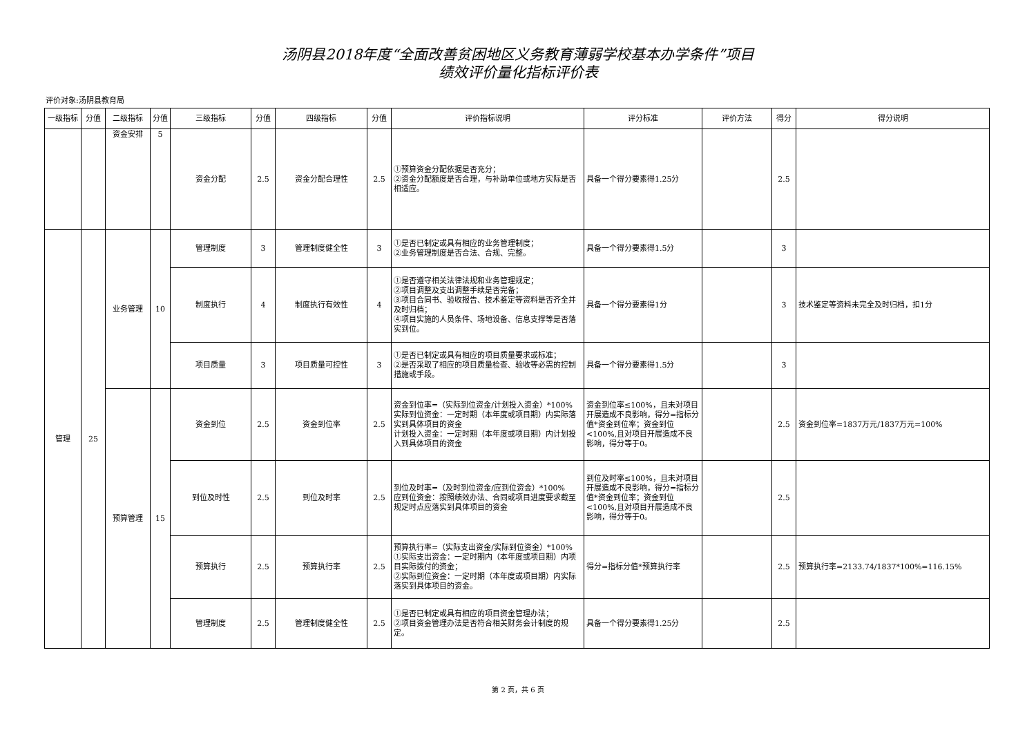汤阴县2018年度“全面改善贫困地区义务教育薄弱学校基本办学条件”项目
绩效评价量化指标评价表
评价对象:汤阴县教育局
| 一级指标 | 分值 | 二级指标 | 分值 | 三级指标 | 分值 | 四级指标 | 分值 | 评价指标说明 | 评分标准 | 评价方法 | 得分 | 得分说明 |
| --- | --- | --- | --- | --- | --- | --- | --- | --- | --- | --- | --- | --- |
| | | 资金安排 | 5 | 资金分配 | 2.5 | 资金分配合理性 | 2.5 | ①预算资金分配依据是否充分； ②资金分配额度是否合理，与补助单位或地方实际是否相适应。 | 具备一个得分要素得1.25分 | | 2.5 | |
| 管理 | 25 | 业务管理 | 10 | 管理制度 | 3 | 管理制度健全性 | 3 | ①是否已制定或具有相应的业务管理制度； ②业务管理制度是否合法、合规、完整。 | 具备一个得分要素得1.5分 | | 3 | |
| | | | | 制度执行 | 4 | 制度执行有效性 | 4 | ①是否遵守相关法律法规和业务管理规定； ②项目调整及支出调整手续是否完备； ③项目合同书、验收报告、技术鉴定等资料是否齐全并及时归档； ④项目实施的人员条件、场地设备、信息支撑等是否落实到位。 | 具备一个得分要素得1分 | | 3 | 技术鉴定等资料未完全及时归档，扣1分 |
| | | | | 项目质量 | 3 | 项目质量可控性 | 3 | ①是否已制定或具有相应的项目质量要求或标准； ②是否采取了相应的项目质量检查、验收等必需的控制措施或手段。 | 具备一个得分要素得1.5分 | | 3 | |
| | | 预算管理 | 15 | 资金到位 | 2.5 | 资金到位率 | 2.5 | 资金到位率=（实际到位资金/计划投入资金）*100% 实际到位资金：一定时期（本年度或项目期）内实际落实到具体项目的资金 计划投入资金：一定时期（本年度或项目期）内计划投入到具体项目的资金 | 资金到位率≤100%，且未对项目开展造成不良影响，得分=指标分值*资金到位率；资金到位<100%,且对项目开展造成不良影响，得分等于0。 | | 2.5 | 资金到位率=1837万元/1837万元=100% |
| | | | | 到位及时性 | 2.5 | 到位及时率 | 2.5 | 到位及时率=（及时到位资金/应到位资金）*100% 应到位资金：按照绩效办法、合同或项目进度要求截至规定时点应落实到具体项目的资金 | 到位及时率≤100%，且未对项目开展造成不良影响，得分=指标分值*资金到位率；资金到位<100%,且对项目开展造成不良影响，得分等于0。 | | 2.5 | |
| | | | | 预算执行 | 2.5 | 预算执行率 | 2.5 | 预算执行率=（实际支出资金/实际到位资金）*100% ①实际支出资金：一定时期内（本年度或项目期）内项目实际拨付的资金； ②实际到位资金：一定时期（本年度或项目期）内实际落实到具体项目的资金。 | 得分=指标分值*预算执行率 | | 2.5 | 预算执行率=2133.74/1837*100%=116.15% |
| | | | | 管理制度 | 2.5 | 管理制度健全性 | 2.5 | ①是否已制定或具有相应的项目资金管理办法； ②项目资金管理办法是否符合相关财务会计制度的规定。 | 具备一个得分要素得1.25分 | | 2.5 | |
第 2 页，共 6 页